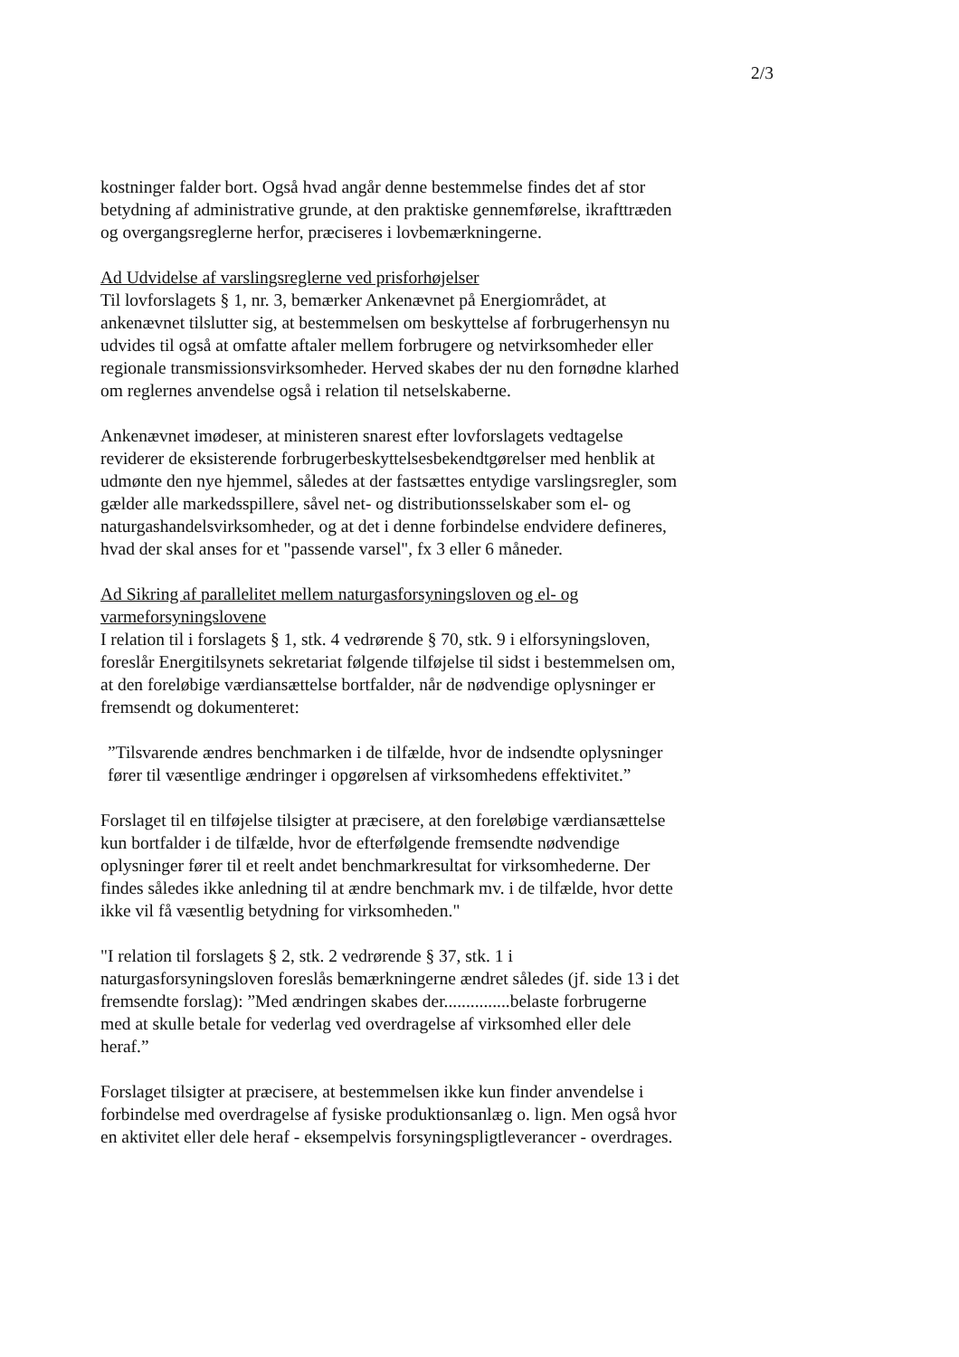2/3
kostninger falder bort. Også hvad angår denne bestemmelse findes det af stor betydning af administrative grunde, at den praktiske gennemførelse, ikrafttræden og overgangsreglerne herfor, præciseres i lovbemærkningerne.
Ad Udvidelse af varslingsreglerne ved prisforhøjelser
Til lovforslagets § 1, nr. 3, bemærker Ankenævnet på Energiområdet, at ankenævnet tilslutter sig, at bestemmelsen om beskyttelse af forbrugerhensyn nu udvides til også at omfatte aftaler mellem forbrugere og netvirksomheder eller regionale transmissionsvirksomheder. Herved skabes der nu den fornødne klarhed om reglernes anvendelse også i relation til netselskaberne.
Ankenævnet imødeser, at ministeren snarest efter lovforslagets vedtagelse reviderer de eksisterende forbrugerbeskyttelsesbekendtgørelser med henblik at udmønte den nye hjemmel, således at der fastsættes entydige varslingsregler, som gælder alle markedsspillere, såvel net- og distributionsselskaber som el- og naturgashandelsvirksomheder, og at det i denne forbindelse endvidere defineres, hvad der skal anses for et "passende varsel", fx 3 eller 6 måneder.
Ad Sikring af parallelitet mellem naturgasforsyningsloven og el- og varmeforsyningslovene
I relation til i forslagets § 1, stk. 4 vedrørende § 70, stk. 9 i elforsyningsloven, foreslår Energitilsynets sekretariat følgende tilføjelse til sidst i bestemmelsen om, at den foreløbige værdiansættelse bortfalder, når de nødvendige oplysninger er fremsendt og dokumenteret:
”Tilsvarende ændres benchmarken i de tilfælde, hvor de indsendte oplysninger fører til væsentlige ændringer i opgørelsen af virksomhedens effektivitet.”
Forslaget til en tilføjelse tilsigter at præcisere, at den foreløbige værdiansættelse kun bortfalder i de tilfælde, hvor de efterfølgende fremsendte nødvendige oplysninger fører til et reelt andet benchmarkresultat for virksomhederne. Der findes således ikke anledning til at ændre benchmark mv. i de tilfælde, hvor dette ikke vil få væsentlig betydning for virksomheden."
"I relation til forslagets § 2, stk. 2 vedrørende § 37, stk. 1 i naturgasforsyningsloven foreslås bemærkningerne ændret således (jf. side 13 i det fremsendte forslag): ”Med ændringen skabes der...............belaste forbrugerne med at skulle betale for vederlag ved overdragelse af virksomhed eller dele heraf.”
Forslaget tilsigter at præcisere, at bestemmelsen ikke kun finder anvendelse i forbindelse med overdragelse af fysiske produktionsanlæg o. lign. Men også hvor en aktivitet eller dele heraf - eksempelvis forsyningspligtleverancer - overdrages.